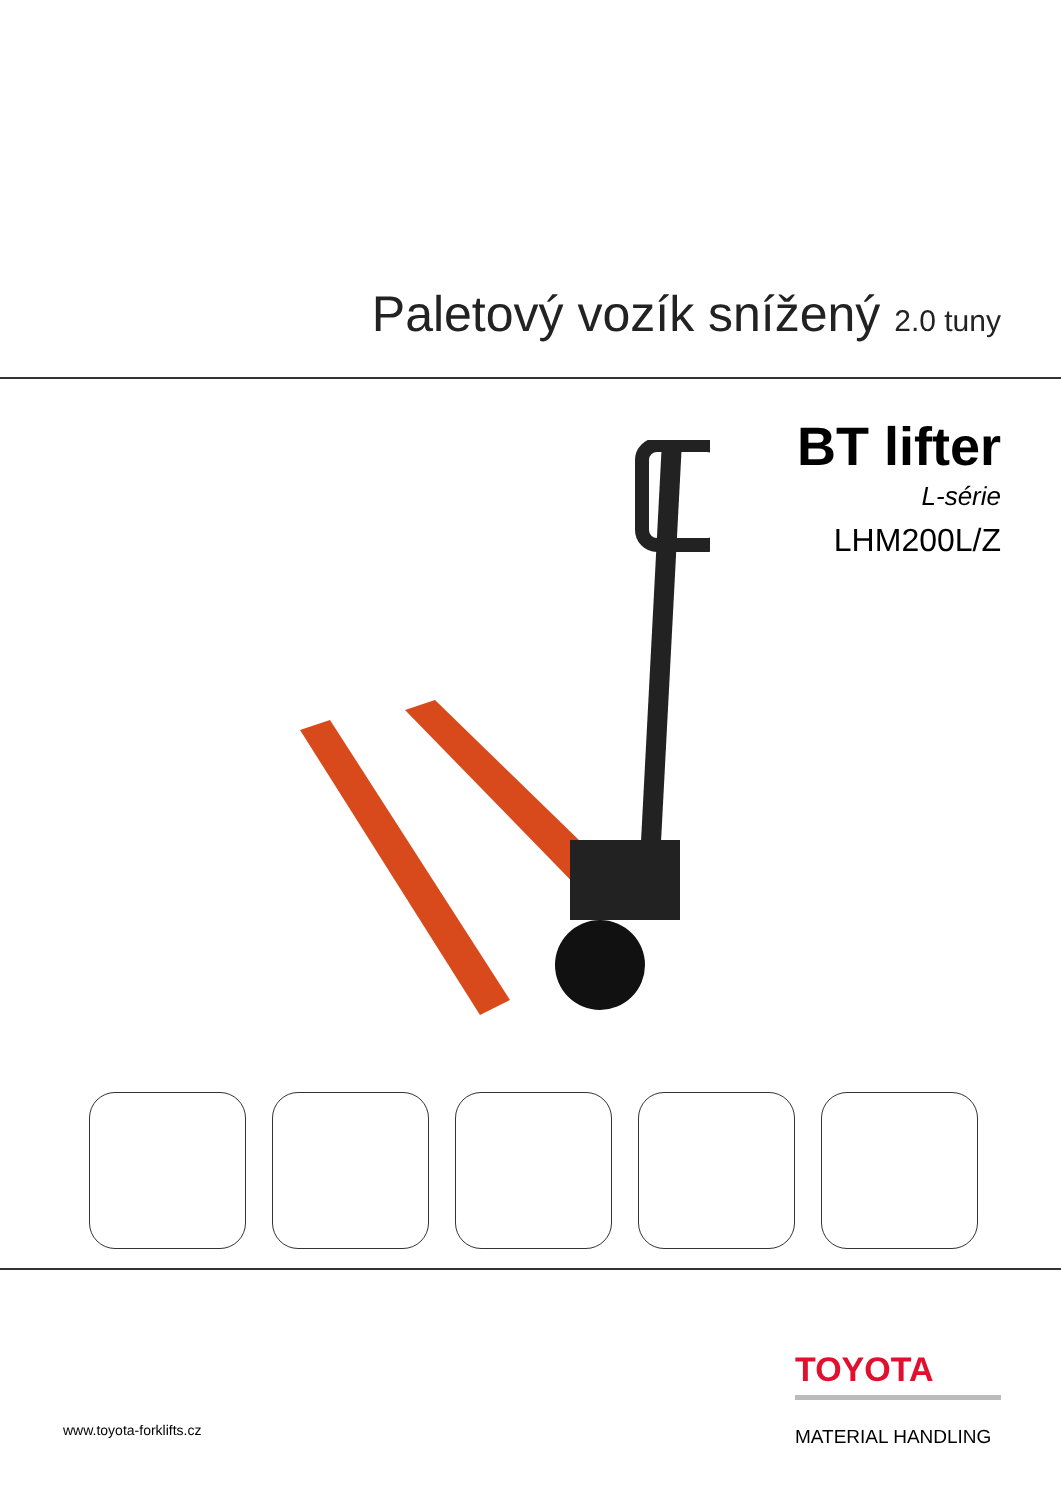Paletový vozík snížený 2.0 tuny
BT lifter
L-série
LHM200L/Z
TOYOTA
MATERIAL HANDLING
www.toyota-forklifts.cz